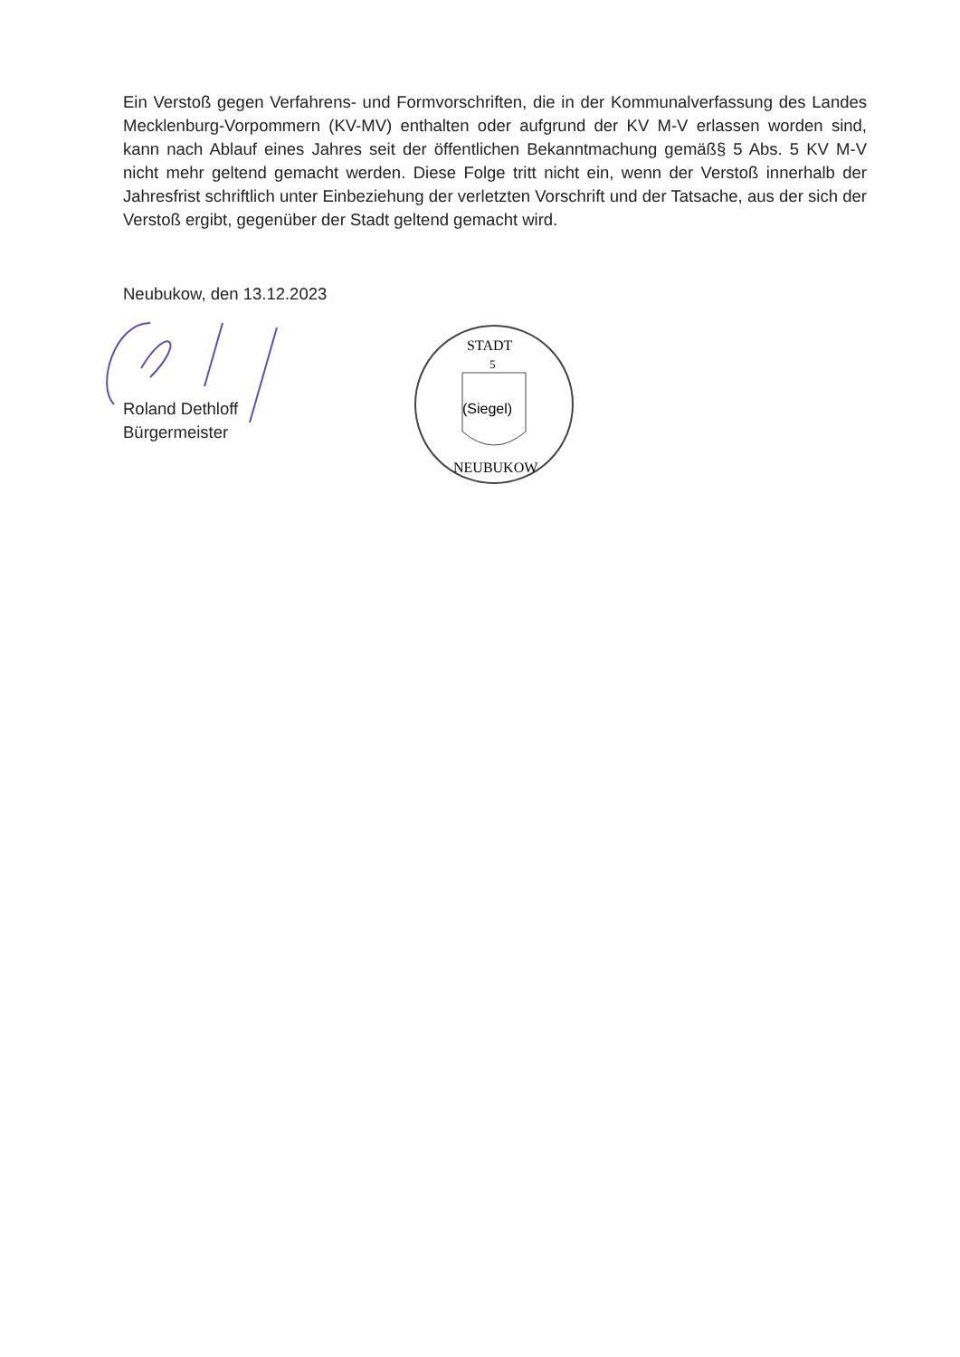Ein Verstoß gegen Verfahrens- und Formvorschriften, die in der Kommunalverfassung des Landes Mecklenburg-Vorpommern (KV-MV) enthalten oder aufgrund der KV M-V erlassen worden sind, kann nach Ablauf eines Jahres seit der öffentlichen Bekanntmachung gemäß§ 5 Abs. 5 KV M-V nicht mehr geltend gemacht werden. Diese Folge tritt nicht ein, wenn der Verstoß innerhalb der Jahresfrist schriftlich unter Einbeziehung der verletzten Vorschrift und der Tatsache, aus der sich der Verstoß ergibt, gegenüber der Stadt geltend gemacht wird.
Neubukow, den 13.12.2023
Roland Dethloff
Bürgermeister
STADT
5
(Siegel)
NEUBUKOW